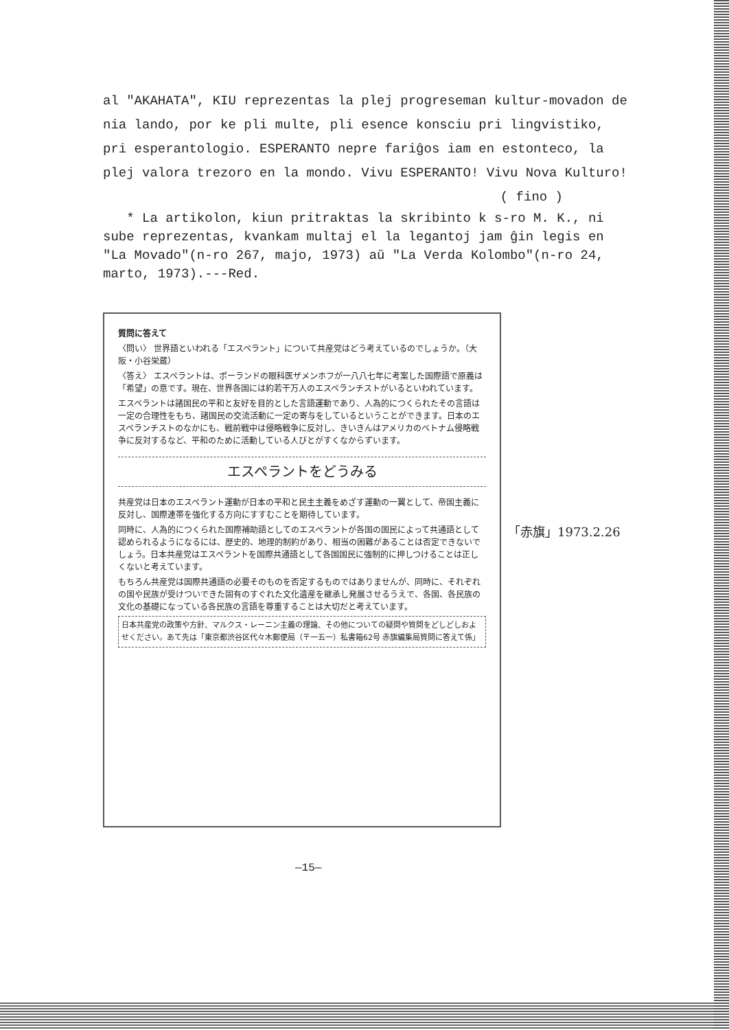al "AKAHATA", KIU reprezentas la plej progreseman kultur-movadon de nia lando, por ke pli multe, pli esence konsciu pri lingvistiko, pri esperantologio. ESPERANTO nepre fariĝos iam en estonteco, la plej valora trezoro en la mondo. Vivu ESPERANTO! Vivu Nova Kulturo!
( fino )
* La artikolon, kiun pritraktas la skribinto k s-ro M. K., ni sube reprezentas, kvankam multaj el la legantoj jam ĝin legis en "La Movado"(n-ro 267, majo, 1973) aŭ "La Verda Kolombo"(n-ro 24, marto, 1973).---Red.
質問に答えて
〈問い〉 世界語といわれる「エスペラント」について共産党はどう考えているのでしょうか。（大阪・小谷栄蔵）
〈答え〉 エスペラントは、ポーランドの眼科医ザメンホフが一八八七年に考案した国際語で原義は「希望」の意です。現在、世界各国には約若干万人のエスペランチストがいるといわれています。
エスペラントは諸国民の平和と友好を目的とした言語運動であり、人為的につくられたその言語は一定の合理性をもち、諸国民の交流活動に一定の寄与をしているということができます。日本のエスペランチストのなかにも、戦前戦中は侵略戦争に反対し、きいきんはアメリカのベトナム侵略戦争に反対するなど、平和のために活動している人びとがすくなからずいます。
エスペラントをどうみる
共産党は日本のエスペラント運動が日本の平和と民主主義をめざす運動の一翼として、帝国主義に反対し、国際連帯を強化する方向にすすむことを期待しています。
同時に、人為的につくられた国際補助語としてのエスペラントが各国の国民によって共通語として認められるようになるには、歴史的、地理的制約があり、相当の困難があることは否定できないでしょう。日本共産党はエスペラントを国際共通語として各国国民に強制的に押しつけることは正しくないと考えています。
もちろん共産党は国際共通語の必要そのものを否定するものではありませんが、同時に、それぞれの国や民族が受けついできた固有のすぐれた文化遺産を継承し発展させるうえで、各国、各民族の文化の基礎になっている各民族の言語を尊重することは大切だと考えています。
日本共産党の政策や方針、マルクス・レーニン主義の理論、その他についての疑問や質問をどしどしおよせください。あて先は「東京都渋谷区代々木郵便局（〒一五一）私書箱62号 赤旗編集局質問に答えて係」
「赤旗」1973.2.26
—15—